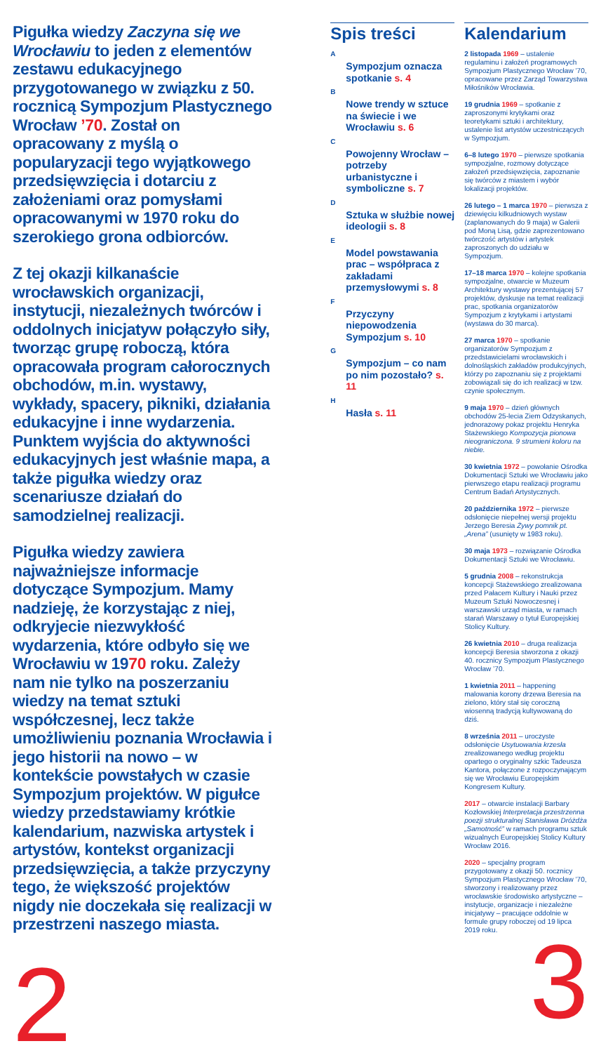Pigułka wiedzy Zaczyna się we Wrocławiu to jeden z elementów zestawu edukacyjnego przygotowanego w związku z 50. rocznicą Sympozjum Plastycznego Wrocław ’70. Został on opracowany z myślą o popularyzacji tego wyjątkowego przedsięwzięcia i dotarciu z założeniami oraz pomysłami opracowanymi w 1970 roku do szerokiego grona odbiorców.
Z tej okazji kilkanaście wrocławskich organizacji, instytucji, niezależnych twórców i oddolnych inicjatyw połączyło siły, tworząc grupę roboczą, która opracowała program całorocznych obchodów, m.in. wystawy, wykłady, spacery, pikniki, działania edukacyjne i inne wydarzenia. Punktem wyjścia do aktywności edukacyjnych jest właśnie mapa, a także pigułka wiedzy oraz scenariusze działań do samodzielnej realizacji.
Pigułka wiedzy zawiera najważniejsze informacje dotyczące Sympozjum. Mamy nadzieję, że korzystając z niej, odkryjecie niezwykłość wydarzenia, które odbyło się we Wrocławiu w 1970 roku. Zależy nam nie tylko na poszerzaniu wiedzy na temat sztuki współczesnej, lecz także umożliwieniu poznania Wrocławia i jego historii na nowo – w kontekście powstałych w czasie Sympozjum projektów. W pigułce wiedzy przedstawiamy krótkie kalendarium, nazwiska artystek i artystów, kontekst organizacji przedsięwzięcia, a także przyczyny tego, że większość projektów nigdy nie doczekała się realizacji w przestrzeni naszego miasta.
2
Spis treści
A
Sympozjum oznacza spotkanie s. 4
B
Nowe trendy w sztuce na świecie i we Wrocławiu s. 6
C
Powojenny Wrocław – potrzeby urbanistyczne i symboliczne s. 7
D
Sztuka w służbie nowej ideologii s. 8
E
Model powstawania prac – współpraca z zakładami przemysłowymi s. 8
F
Przyczyny niepowodzenia Sympozjum s. 10
G
Sympozjum – co nam po nim pozostało? s. 11
H
Hasła s. 11
Kalendarium
2 listopada 1969 – ustalenie regulaminu i założeń programowych Sympozjum Plastycznego Wrocław ’70, opracowane przez Zarząd Towarzystwa Miłośników Wrocławia.
19 grudnia 1969 – spotkanie z zaproszonymi krytykami oraz teoretykami sztuki i architektury, ustalenie list artystów uczestniczących w Sympozjum.
6–8 lutego 1970 – pierwsze spotkania sympozjalne, rozmowy dotyczące założeń przedsięwzięcia, zapoznanie się twórców z miastem i wybór lokalizacji projektów.
26 lutego – 1 marca 1970 – pierwsza z dziewięciu kilkudniowych wystaw (zaplanowanych do 9 maja) w Galerii pod Moną Lisą, gdzie zaprezentowano twórczość artystów i artystek zaproszonych do udziału w Sympozjum.
17–18 marca 1970 – kolejne spotkania sympozjalne, otwarcie w Muzeum Architektury wystawy prezentującej 57 projektów, dyskusje na temat realizacji prac, spotkania organizatorów Sympozjum z krytykami i artystami (wystawa do 30 marca).
27 marca 1970 – spotkanie organizatorów Sympozjum z przedstawicielami wrocławskich i dolnośląskich zakładów produkcyjnych, którzy po zapoznaniu się z projektami zobowiązali się do ich realizacji w tzw. czynie społecznym.
9 maja 1970 – dzień głównych obchodów 25-lecia Ziem Odzyskanych, jednorazowy pokaz projektu Henryka Stażewskiego Kompozycja pionowa nieograniczona. 9 strumieni koloru na niebie.
30 kwietnia 1972 – powołanie Ośrodka Dokumentacji Sztuki we Wrocławiu jako pierwszego etapu realizacji programu Centrum Badań Artystycznych.
20 października 1972 – pierwsze odsłonięcie niepełnej wersji projektu Jerzego Beresia Żywy pomnik pt. „Arena” (usunięty w 1983 roku).
30 maja 1973 – rozwiązanie Ośrodka Dokumentacji Sztuki we Wrocławiu.
5 grudnia 2008 – rekonstrukcja koncepcji Stażewskiego zrealizowana przed Pałacem Kultury i Nauki przez Muzeum Sztuki Nowoczesnej i warszawski urząd miasta, w ramach starań Warszawy o tytuł Europejskiej Stolicy Kultury.
26 kwietnia 2010 – druga realizacja koncepcji Beresia stworzona z okazji 40. rocznicy Sympozjum Plastycznego Wrocław ’70.
1 kwietnia 2011 – happening malowania korony drzewa Beresia na zielono, który stał się coroczną wiosenną tradycją kultywowaną do dziś.
8 września 2011 – uroczyste odsłonięcie Usytuowania krzesła zrealizowanego według projektu opartego o oryginalny szkic Tadeusza Kantora, połączone z rozpoczynającym się we Wrocławiu Europejskim Kongresem Kultury.
2017 – otwarcie instalacji Barbary Kozłowskiej Interpretacja przestrzenna poezji strukturalnej Stanisława Dróżdża „Samotność” w ramach programu sztuk wizualnych Europejskiej Stolicy Kultury Wrocław 2016.
2020 – specjalny program przygotowany z okazji 50. rocznicy Sympozjum Plastycznego Wrocław ’70, stworzony i realizowany przez wrocławskie środowisko artystyczne – instytucje, organizacje i niezależne inicjatywy – pracujące oddolnie w formule grupy roboczej od 19 lipca 2019 roku.
3